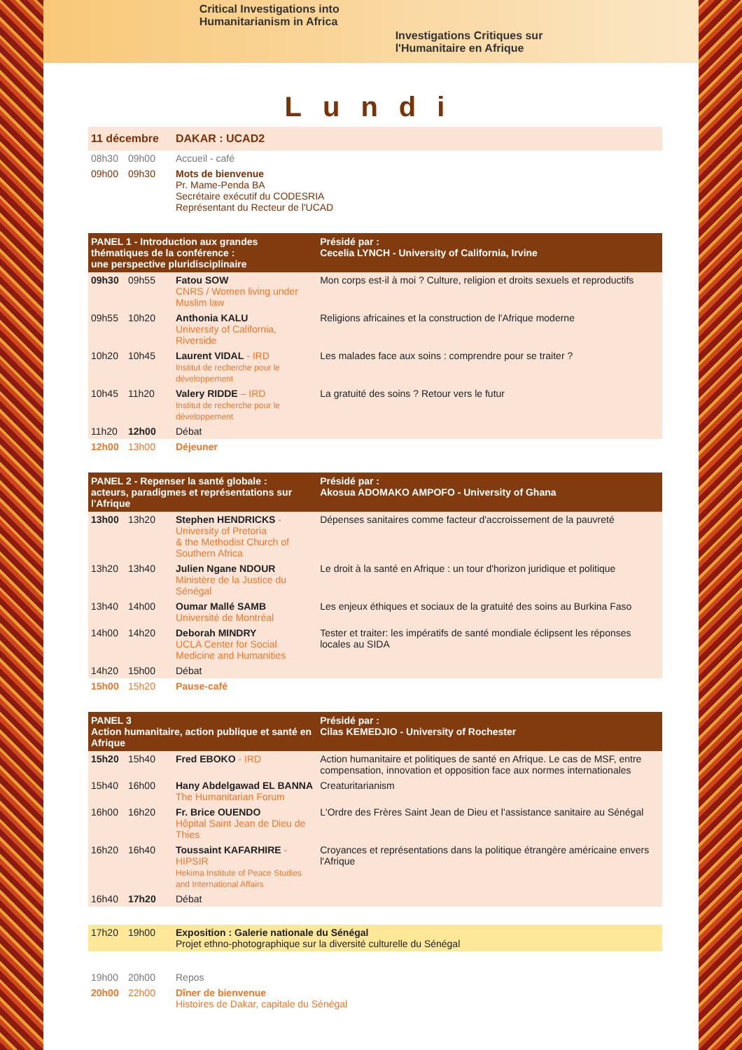Critical Investigations into
Humanitarianism in Africa
Investigations Critiques sur
l'Humanitaire en Afrique
Lundi
| 11 décembre | | DAKAR : UCAD2 | |
| 08h30 | 09h00 | Accueil - café | |
| 09h00 | 09h30 | Mots de bienvenue Pr. Mame-Penda BA Secrétaire exécutif du CODESRIA Représentant du Recteur de l'UCAD | |
| PANEL 1 - Introduction aux grandes thématiques de la conférence : une perspective pluridisciplinaire | | | Présidé par : Cecelia LYNCH - University of California, Irvine |
| 09h30 | 09h55 | Fatou SOW CNRS / Women living under Muslim law | Mon corps est-il à moi ? Culture, religion et droits sexuels et reproductifs |
| 09h55 | 10h20 | Anthonia KALU University of California, Riverside | Religions africaines et la construction de l'Afrique moderne |
| 10h20 | 10h45 | Laurent VIDAL - IRD Institut de recherche pour le développement | Les malades face aux soins : comprendre pour se traiter ? |
| 10h45 | 11h20 | Valery RIDDE – IRD Institut de recherche pour le développement | La gratuité des soins ? Retour vers le futur |
| 11h20 | 12h00 | Débat | |
| 12h00 | 13h00 | Déjeuner | |
| PANEL 2 - Repenser la santé globale : acteurs, paradigmes et représentations sur l'Afrique | | | Présidé par : Akosua ADOMAKO AMPOFO - University of Ghana |
| 13h00 | 13h20 | Stephen HENDRICKS - University of Pretoria & the Methodist Church of Southern Africa | Dépenses sanitaires comme facteur d'accroissement de la pauvreté |
| 13h20 | 13h40 | Julien Ngane NDOUR Ministère de la Justice du Sénégal | Le droit à la santé en Afrique : un tour d'horizon juridique et politique |
| 13h40 | 14h00 | Oumar Mallé SAMB Université de Montréal | Les enjeux éthiques et sociaux de la gratuité des soins au Burkina Faso |
| 14h00 | 14h20 | Deborah MINDRY UCLA Center for Social Medicine and Humanities | Tester et traiter: les impératifs de santé mondiale éclipsent les réponses locales au SIDA |
| 14h20 | 15h00 | Débat | |
| 15h00 | 15h20 | Pause-café | |
| PANEL 3 Action humanitaire, action publique et santé en Afrique | | | Présidé par : Cilas KEMEDJIO - University of Rochester |
| 15h20 | 15h40 | Fred EBOKO - IRD | Action humanitaire et politiques de santé en Afrique. Le cas de MSF, entre compensation, innovation et opposition face aux normes internationales |
| 15h40 | 16h00 | Hany Abdelgawad EL BANNA The Humanitarian Forum | Creaturitarianism |
| 16h00 | 16h20 | Fr. Brice OUENDO Hôpital Saint Jean de Dieu de Thies | L'Ordre des Frères Saint Jean de Dieu et l'assistance sanitaire au Sénégal |
| 16h20 | 16h40 | Toussaint KAFARHIRE - HIPSIR Hekima Institute of Peace Studies and International Affairs | Croyances et représentations dans la politique étrangère américaine envers l'Afrique |
| 16h40 | 17h20 | Débat | |
| 17h20 | 19h00 | Exposition : Galerie nationale du Sénégal Projet ethno-photographique sur la diversité culturelle du Sénégal | |
| 19h00 | 20h00 | Repos | |
| 20h00 | 22h00 | Dîner de bienvenue Histoires de Dakar, capitale du Sénégal | |